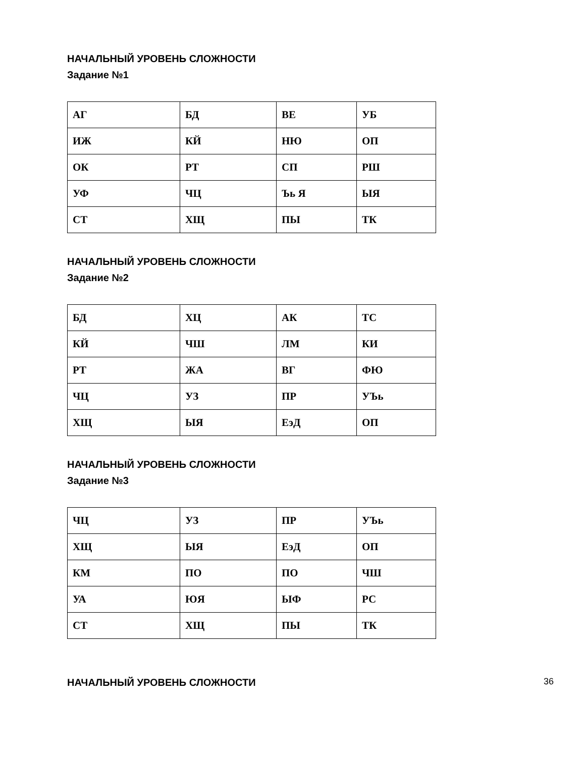НАЧАЛЬНЫЙ УРОВЕНЬ СЛОЖНОСТИ
Задание №1
| АГ | БД | ВЕ | УБ |
| ИЖ | КЙ | НЮ | ОП |
| ОК | РТ | СП | РШ |
| УФ | ЧЦ | Ъь Я | ЫЯ |
| СТ | ХЩ | ПЫ | ТК |
НАЧАЛЬНЫЙ УРОВЕНЬ СЛОЖНОСТИ
Задание №2
| БД | ХЦ | АК | ТС |
| КЙ | ЧШ | ЛМ | КИ |
| РТ | ЖА | ВГ | ФЮ |
| ЧЦ | УЗ | ПР | УЪь |
| ХЩ | ЫЯ | ЕэД | ОП |
НАЧАЛЬНЫЙ УРОВЕНЬ СЛОЖНОСТИ
Задание №3
| ЧЦ | УЗ | ПР | УЪь |
| ХЩ | ЫЯ | ЕэД | ОП |
| КМ | ПО | ПО | ЧШ |
| УА | ЮЯ | ЫФ | РС |
| СТ | ХЩ | ПЫ | ТК |
НАЧАЛЬНЫЙ УРОВЕНЬ СЛОЖНОСТИ
36